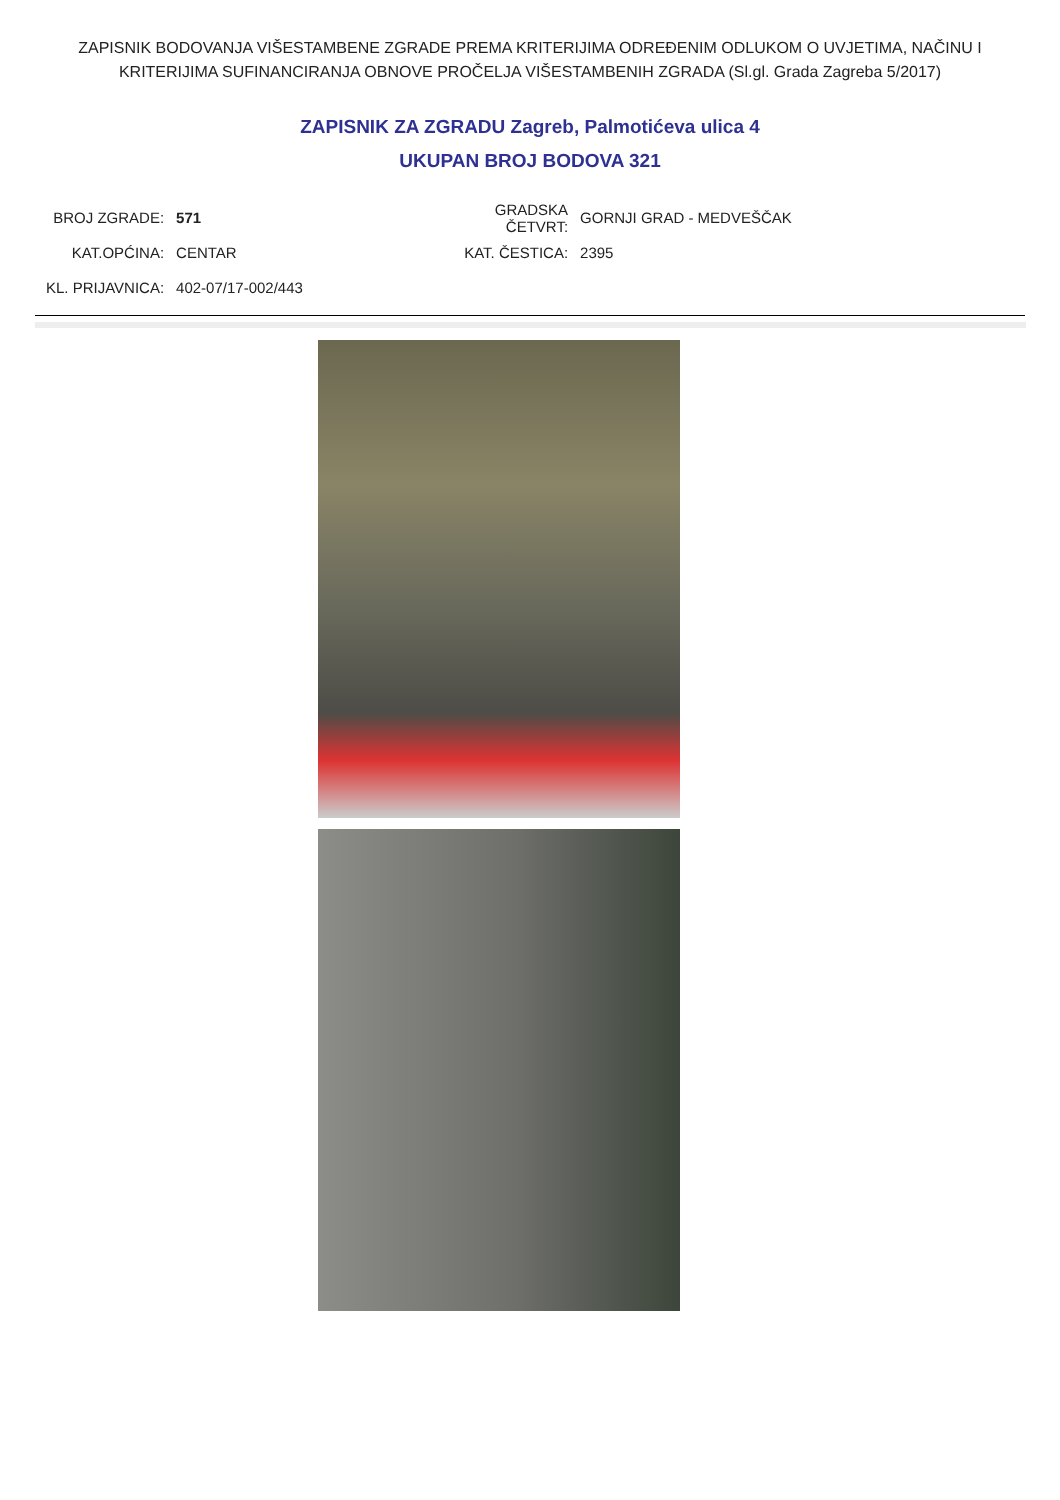ZAPISNIK BODOVANJA VIŠESTAMBENE ZGRADE PREMA KRITERIJIMA ODREĐENIM ODLUKOM O UVJETIMA, NAČINU I KRITERIJIMA SUFINANCIRANJA OBNOVE PROČELJA VIŠESTAMBENIH ZGRADA (Sl.gl. Grada Zagreba 5/2017)
ZAPISNIK ZA ZGRADU Zagreb, Palmotićeva ulica 4
UKUPAN BROJ BODOVA 321
| BROJ ZGRADE: | 571 | GRADSKA ČETVRT: | GORNJI GRAD - MEDVEŠČAK |
| KAT.OPĆINA: | CENTAR | KAT. ČESTICA: | 2395 |
| KL. PRIJAVNICA: | 402-07/17-002/443 | | |